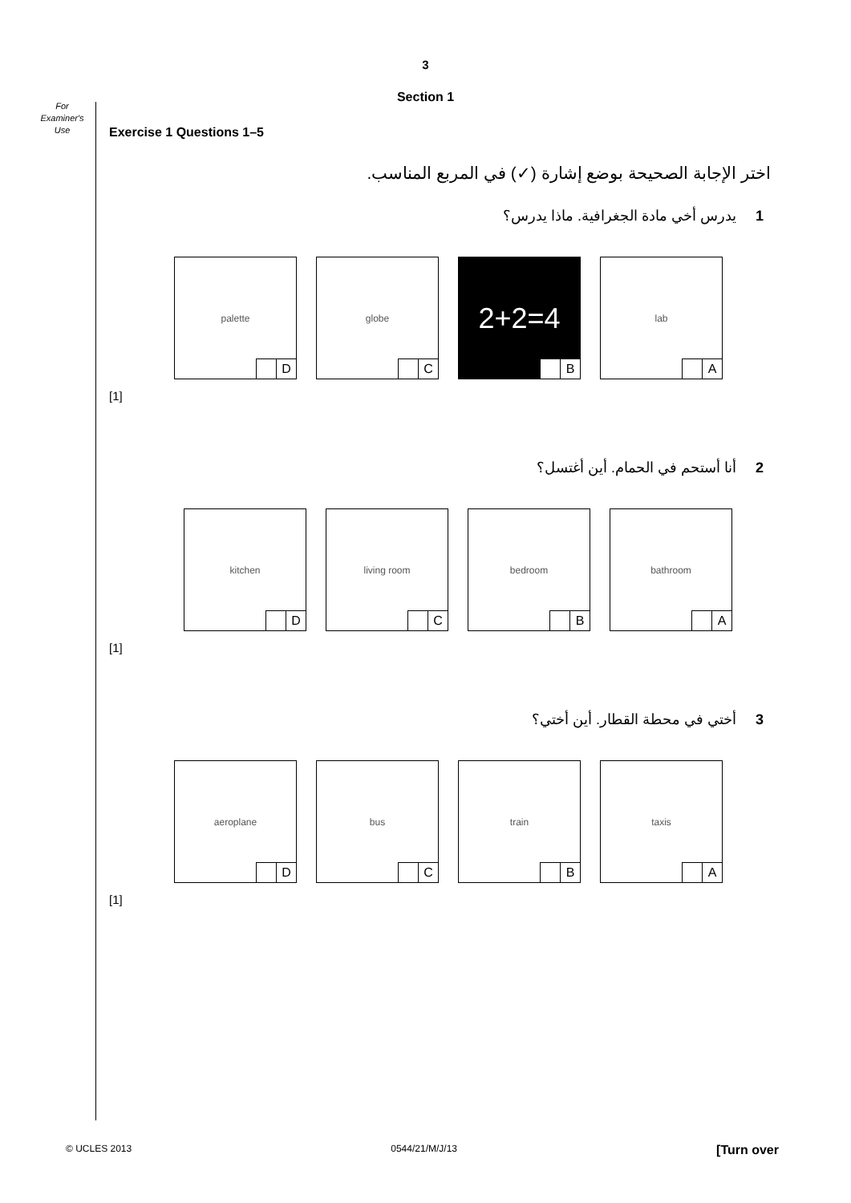3
Section 1
For
Examiner's
Use
Exercise 1 Questions 1–5
اختر الإجابة الصحيحة بوضع إشارة (✓) في المربع المناسب.
1 يدرس أخي مادة الجغرافية. ماذا يدرس؟
palette
D
globe
C
2+2=4
B
lab
A
[1]
2 أنا أستحم في الحمام. أين أغتسل؟
kitchen
D
living room
C
bedroom
B
bathroom
A
[1]
3 أختي في محطة القطار. أين أختي؟
aeroplane
D
bus
C
train
B
taxis
A
[1]
© UCLES 2013 0544/21/M/J/13 [Turn over